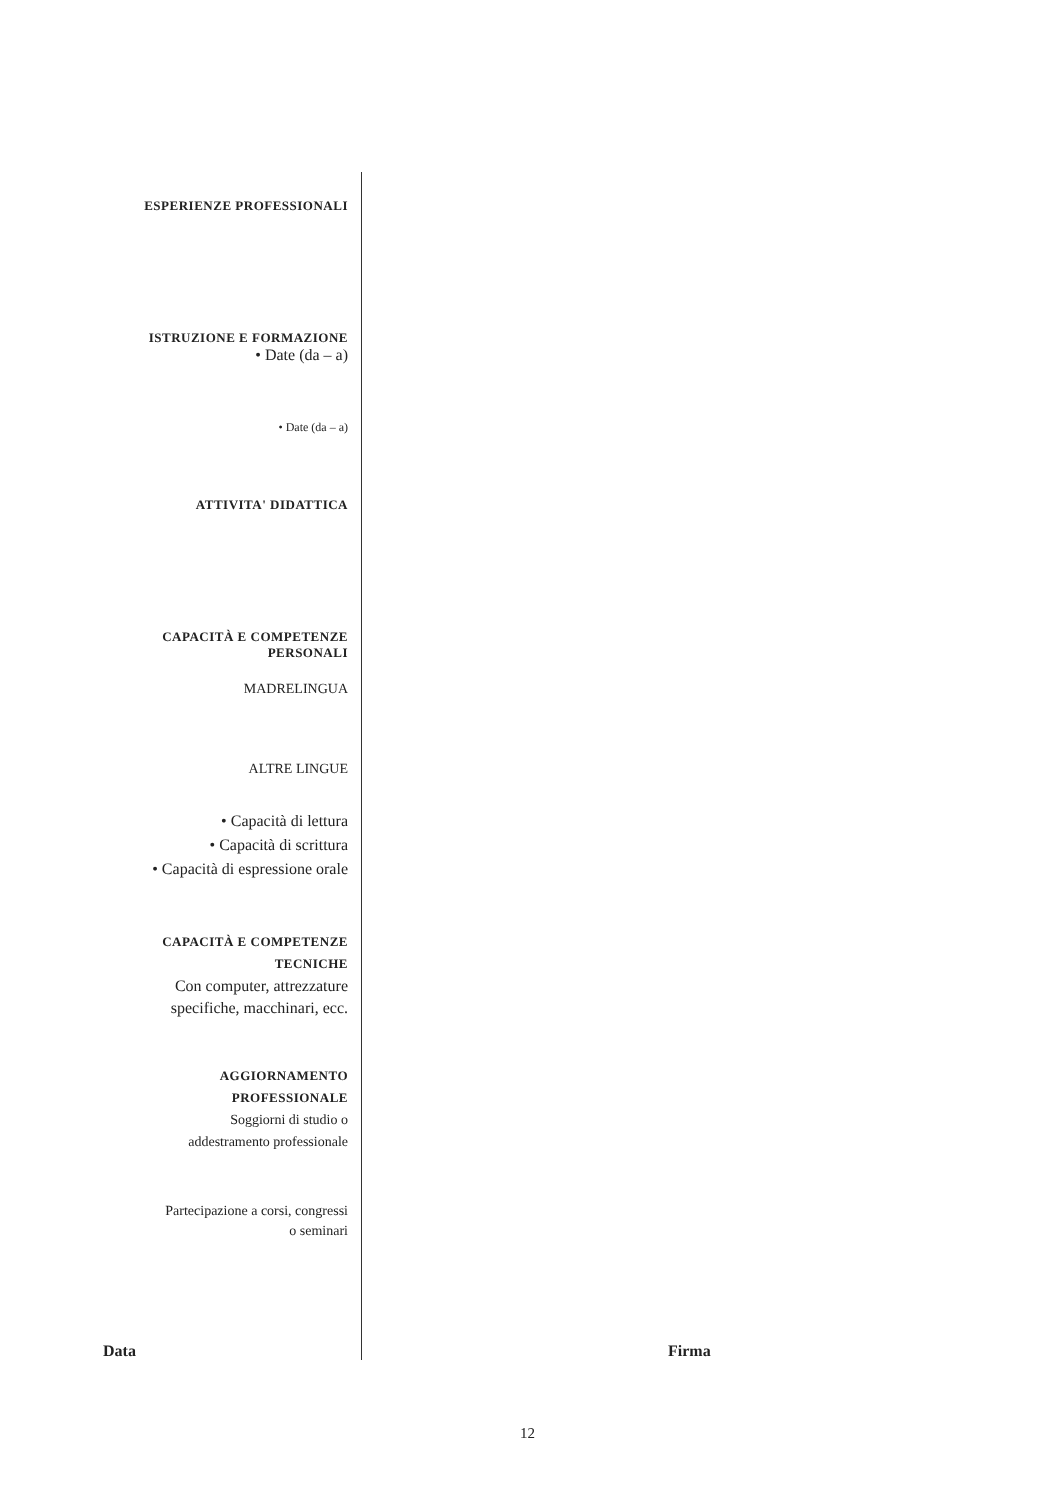ESPERIENZE PROFESSIONALI
ISTRUZIONE E FORMAZIONE
• Date (da – a)
• Date (da – a)
ATTIVITA' DIDATTICA
CAPACITÀ E COMPETENZE
PERSONALI
MADRELINGUA
ALTRE LINGUE
• Capacità di lettura
• Capacità di scrittura
• Capacità di espressione orale
CAPACITÀ E COMPETENZE
TECNICHE
Con computer, attrezzature
specifiche, macchinari, ecc.
AGGIORNAMENTO
PROFESSIONALE
Soggiorni di studio o
addestramento professionale
Partecipazione a corsi, congressi
o seminari
Data Firma
12